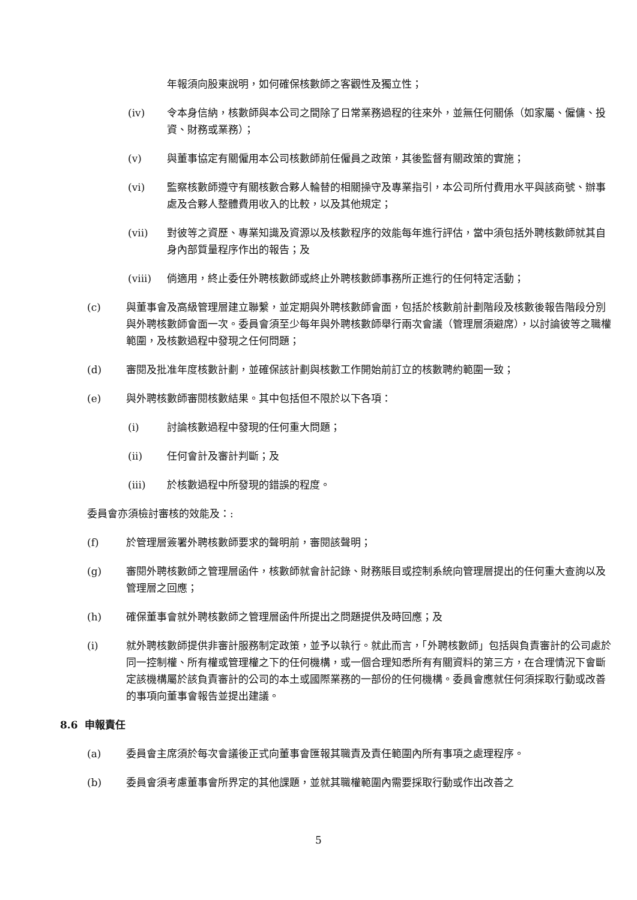年報須向股東說明，如何確保核數師之客觀性及獨立性；
(iv) 令本身信納，核數師與本公司之間除了日常業務過程的往來外，並無任何關係（如家屬、僱傭、投資、財務或業務）；
(v) 與董事協定有關僱用本公司核數師前任僱員之政策，其後監督有關政策的實施；
(vi) 監察核數師遵守有關核數合夥人輪替的相關操守及專業指引，本公司所付費用水平與該商號、辦事處及合夥人整體費用收入的比較，以及其他規定；
(vii) 對彼等之資歷、專業知識及資源以及核數程序的效能每年進行評估，當中須包括外聘核數師就其自身內部質量程序作出的報告；及
(viii) 倘適用，終止委任外聘核數師或終止外聘核數師事務所正進行的任何特定活動；
(c) 與董事會及高級管理層建立聯繫，並定期與外聘核數師會面，包括於核數前計劃階段及核數後報告階段分別與外聘核數師會面一次。委員會須至少每年與外聘核數師舉行兩次會議（管理層須避席），以討論彼等之職權範圍，及核數過程中發現之任何問題；
(d) 審閱及批准年度核數計劃，並確保該計劃與核數工作開始前訂立的核數聘約範圍一致；
(e) 與外聘核數師審閱核數結果。其中包括但不限於以下各項：
(i) 討論核數過程中發現的任何重大問題；
(ii) 任何會計及審計判斷；及
(iii) 於核數過程中所發現的錯誤的程度。
委員會亦須檢討審核的效能及：:
(f) 於管理層簽署外聘核數師要求的聲明前，審閱該聲明；
(g) 審閱外聘核數師之管理層函件，核數師就會計記錄、財務賬目或控制系統向管理層提出的任何重大查詢以及管理層之回應；
(h) 確保董事會就外聘核數師之管理層函件所提出之問題提供及時回應；及
(i) 就外聘核數師提供非審計服務制定政策，並予以執行。就此而言，「外聘核數師」包括與負責審計的公司處於同一控制權、所有權或管理權之下的任何機構，或一個合理知悉所有有關資料的第三方，在合理情況下會斷定該機構屬於該負責審計的公司的本土或國際業務的一部份的任何機構。委員會應就任何須採取行動或改善的事項向董事會報告並提出建議。
8.6 申報責任
(a) 委員會主席須於每次會議後正式向董事會匯報其職責及責任範圍內所有事項之處理程序。
(b) 委員會須考慮董事會所界定的其他課題，並就其職權範圍內需要採取行動或作出改善之
5